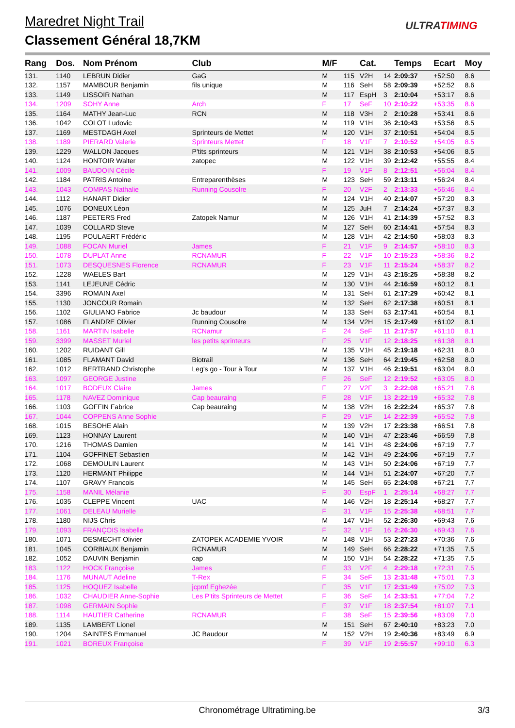Maredret Night Trail
Classement Général 18,7KM
ULTRATIMING
| Rang | Dos. | Nom Prénom | Club | M/F | | Cat. | | Temps | Ecart | Moy |
| --- | --- | --- | --- | --- | --- | --- | --- | --- | --- | --- |
| 131. | 1140 | LEBRUN Didier | GaG | M | 115 | V2H | 14 | 2:09:37 | +52:50 | 8.6 |
| 132. | 1157 | MAMBOUR Benjamin | fils unique | M | 116 | SeH | 58 | 2:09:39 | +52:52 | 8.6 |
| 133. | 1149 | LISSOIR Nathan | | M | 117 | EspH | 3 | 2:10:04 | +53:17 | 8.6 |
| 134. | 1209 | SOHY Anne | Arch | F | 17 | SeF | 10 | 2:10:22 | +53:35 | 8.6 |
| 135. | 1164 | MATHY Jean-Luc | RCN | M | 118 | V3H | 2 | 2:10:28 | +53:41 | 8.6 |
| 136. | 1042 | COLOT Ludovic | | M | 119 | V1H | 36 | 2:10:43 | +53:56 | 8.5 |
| 137. | 1169 | MESTDAGH Axel | Sprinteurs de Mettet | M | 120 | V1H | 37 | 2:10:51 | +54:04 | 8.5 |
| 138. | 1189 | PIERARD Valerie | Sprinteurs Mettet | F | 18 | V1F | 7 | 2:10:52 | +54:05 | 8.5 |
| 139. | 1229 | WALLON Jacques | P'tits sprinteurs | M | 121 | V1H | 38 | 2:10:53 | +54:06 | 8.5 |
| 140. | 1124 | HONTOIR Walter | zatopec | M | 122 | V1H | 39 | 2:12:42 | +55:55 | 8.4 |
| 141. | 1009 | BAUDOIN Cécile | | F | 19 | V1F | 8 | 2:12:51 | +56:04 | 8.4 |
| 142. | 1184 | PATRIS Antoine | Entreparenthèses | M | 123 | SeH | 59 | 2:13:11 | +56:24 | 8.4 |
| 143. | 1043 | COMPAS Nathalie | Running Cousolre | F | 20 | V2F | 2 | 2:13:33 | +56:46 | 8.4 |
| 144. | 1112 | HANART Didier | | M | 124 | V1H | 40 | 2:14:07 | +57:20 | 8.3 |
| 145. | 1076 | DONEUX Léon | | M | 125 | JuH | 7 | 2:14:24 | +57:37 | 8.3 |
| 146. | 1187 | PEETERS Fred | Zatopek Namur | M | 126 | V1H | 41 | 2:14:39 | +57:52 | 8.3 |
| 147. | 1039 | COLLARD Steve | | M | 127 | SeH | 60 | 2:14:41 | +57:54 | 8.3 |
| 148. | 1195 | POULAERT Frédéric | | M | 128 | V1H | 42 | 2:14:50 | +58:03 | 8.3 |
| 149. | 1088 | FOCAN Muriel | James | F | 21 | V1F | 9 | 2:14:57 | +58:10 | 8.3 |
| 150. | 1078 | DUPLAT Anne | RCNAMUR | F | 22 | V1F | 10 | 2:15:23 | +58:36 | 8.2 |
| 151. | 1073 | DESQUESNES Florence | RCNAMUR | F | 23 | V1F | 11 | 2:15:24 | +58:37 | 8.2 |
| 152. | 1228 | WAELES Bart | | M | 129 | V1H | 43 | 2:15:25 | +58:38 | 8.2 |
| 153. | 1141 | LEJEUNE Cédric | | M | 130 | V1H | 44 | 2:16:59 | +60:12 | 8.1 |
| 154. | 3396 | ROMAIN Axel | | M | 131 | SeH | 61 | 2:17:29 | +60:42 | 8.1 |
| 155. | 1130 | JONCOUR Romain | | M | 132 | SeH | 62 | 2:17:38 | +60:51 | 8.1 |
| 156. | 1102 | GIULIANO Fabrice | Jc baudour | M | 133 | SeH | 63 | 2:17:41 | +60:54 | 8.1 |
| 157. | 1086 | FLANDRE Olivier | Running Cousolre | M | 134 | V2H | 15 | 2:17:49 | +61:02 | 8.1 |
| 158. | 1161 | MARTIN Isabelle | RCNamur | F | 24 | SeF | 11 | 2:17:57 | +61:10 | 8.1 |
| 159. | 3399 | MASSET Muriel | les petits sprinteurs | F | 25 | V1F | 12 | 2:18:25 | +61:38 | 8.1 |
| 160. | 1202 | RUIDANT Gill | | M | 135 | V1H | 45 | 2:19:18 | +62:31 | 8.0 |
| 161. | 1085 | FLAMANT David | Biotrail | M | 136 | SeH | 64 | 2:19:45 | +62:58 | 8.0 |
| 162. | 1012 | BERTRAND Christophe | Leg's go - Tour à Tour | M | 137 | V1H | 46 | 2:19:51 | +63:04 | 8.0 |
| 163. | 1097 | GEORGE Justine | | F | 26 | SeF | 12 | 2:19:52 | +63:05 | 8.0 |
| 164. | 1017 | BODEUX Claire | James | F | 27 | V2F | 3 | 2:22:08 | +65:21 | 7.8 |
| 165. | 1178 | NAVEZ Dominique | Cap beauraing | F | 28 | V1F | 13 | 2:22:19 | +65:32 | 7.8 |
| 166. | 1103 | GOFFIN Fabrice | Cap beauraing | M | 138 | V2H | 16 | 2:22:24 | +65:37 | 7.8 |
| 167. | 1044 | COPPENS Anne Sophie | | F | 29 | V1F | 14 | 2:22:39 | +65:52 | 7.8 |
| 168. | 1015 | BESOHE Alain | | M | 139 | V2H | 17 | 2:23:38 | +66:51 | 7.8 |
| 169. | 1123 | HONNAY Laurent | | M | 140 | V1H | 47 | 2:23:46 | +66:59 | 7.8 |
| 170. | 1216 | THOMAS Damien | | M | 141 | V1H | 48 | 2:24:06 | +67:19 | 7.7 |
| 171. | 1104 | GOFFINET Sebastien | | M | 142 | V1H | 49 | 2:24:06 | +67:19 | 7.7 |
| 172. | 1068 | DEMOULIN Laurent | | M | 143 | V1H | 50 | 2:24:06 | +67:19 | 7.7 |
| 173. | 1120 | HERMANT Philippe | | M | 144 | V1H | 51 | 2:24:07 | +67:20 | 7.7 |
| 174. | 1107 | GRAVY Francois | | M | 145 | SeH | 65 | 2:24:08 | +67:21 | 7.7 |
| 175. | 1158 | MANIL Mélanie | | F | 30 | EspF | 1 | 2:25:14 | +68:27 | 7.7 |
| 176. | 1035 | CLEPPE Vincent | UAC | M | 146 | V2H | 18 | 2:25:14 | +68:27 | 7.7 |
| 177. | 1061 | DELEAU Murielle | | F | 31 | V1F | 15 | 2:25:38 | +68:51 | 7.7 |
| 178. | 1180 | NIJS Chris | | M | 147 | V1H | 52 | 2:26:30 | +69:43 | 7.6 |
| 179. | 1093 | FRANÇOIS Isabelle | | F | 32 | V1F | 16 | 2:26:30 | +69:43 | 7.6 |
| 180. | 1071 | DESMECHT Olivier | ZATOPEK ACADEMIE YVOIR | M | 148 | V1H | 53 | 2:27:23 | +70:36 | 7.6 |
| 181. | 1045 | CORBIAUX Benjamin | RCNAMUR | M | 149 | SeH | 66 | 2:28:22 | +71:35 | 7.5 |
| 182. | 1052 | DAUVIN Benjamin | cap | M | 150 | V1H | 54 | 2:28:22 | +71:35 | 7.5 |
| 183. | 1122 | HOCK Françoise | James | F | 33 | V2F | 4 | 2:29:18 | +72:31 | 7.5 |
| 184. | 1176 | MUNAUT Adeline | T-Rex | F | 34 | SeF | 13 | 2:31:48 | +75:01 | 7.3 |
| 185. | 1125 | HOQUEZ Isabelle | jcpmf Eghezée | F | 35 | V1F | 17 | 2:31:49 | +75:02 | 7.3 |
| 186. | 1032 | CHAUDIER Anne-Sophie | Les P'tits Sprinteurs de Mettet | F | 36 | SeF | 14 | 2:33:51 | +77:04 | 7.2 |
| 187. | 1098 | GERMAIN Sophie | | F | 37 | V1F | 18 | 2:37:54 | +81:07 | 7.1 |
| 188. | 1114 | HAUTIER Catherine | RCNAMUR | F | 38 | SeF | 15 | 2:39:56 | +83:09 | 7.0 |
| 189. | 1135 | LAMBERT Lionel | | M | 151 | SeH | 67 | 2:40:10 | +83:23 | 7.0 |
| 190. | 1204 | SAINTES Emmanuel | JC Baudour | M | 152 | V2H | 19 | 2:40:36 | +83:49 | 6.9 |
| 191. | 1021 | BOREUX Françoise | | F | 39 | V1F | 19 | 2:55:57 | +99:10 | 6.3 |
Chronométrage Ultratiming.be 3/3